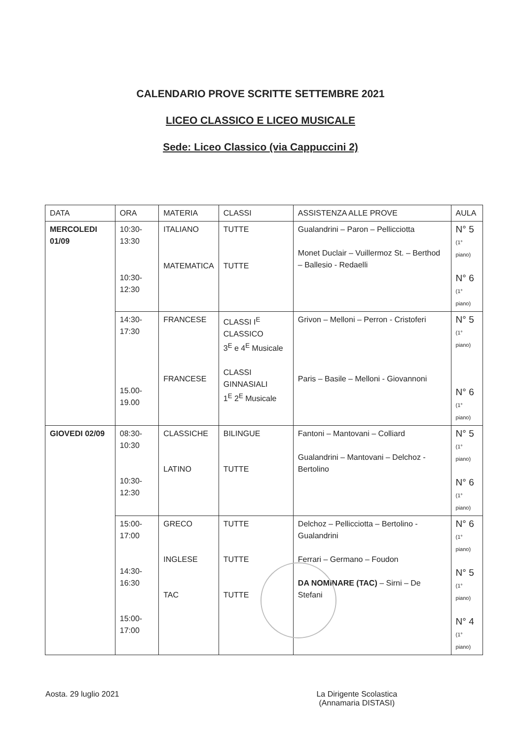CALENDARIO PROVE SCRITTE SETTEMBRE 2021
LICEO CLASSICO E LICEO MUSICALE
Sede: Liceo Classico (via Cappuccini 2)
| DATA | ORA | MATERIA | CLASSI | ASSISTENZA ALLE PROVE | AULA |
| MERCOLEDI 01/09 | 10:30-13:30 10:30-12:30 | ITALIANO MATEMATICA | TUTTE TUTTE | Gualandrini – Paron – Pellicciotta Monet Duclair – Vuillermoz St. – Berthod – Ballesio - Redaelli | N° 5 (1° piano) N° 6 (1° piano) |
| | 14:30-17:30 15.00-19.00 | FRANCESE FRANCESE | CLASSI I<sup>E</sup> CLASSICO 3<sup>E</sup> e 4<sup>E</sup> Musicale CLASSI GINNASIALI 1<sup>E</sup> 2<sup>E</sup> Musicale | Grivon – Melloni – Perron - Cristoferi Paris – Basile – Melloni - Giovannoni | N° 5 (1° piano) N° 6 (1° piano) |
| GIOVEDI 02/09 | 08:30-10:30 10:30-12:30 | CLASSICHE LATINO | BILINGUE TUTTE | Fantoni – Mantovani – Colliard Gualandrini – Mantovani – Delchoz - Bertolino | N° 5 (1° piano) N° 6 (1° piano) |
| | 15:00-17:00 14:30-16:30 15:00-17:00 | GRECO INGLESE TAC | TUTTE TUTTE TUTTE | Delchoz – Pellicciotta – Bertolino - Gualandrini Ferrari – Germano – Foudon DA NOMINARE (TAC) – Sirni – De Stefani | N° 6 (1° piano) N° 5 (1° piano) N° 4 (1° piano) |
Aosta. 29 luglio 2021 La Dirigente Scolastica
(Annamaria DISTASI)